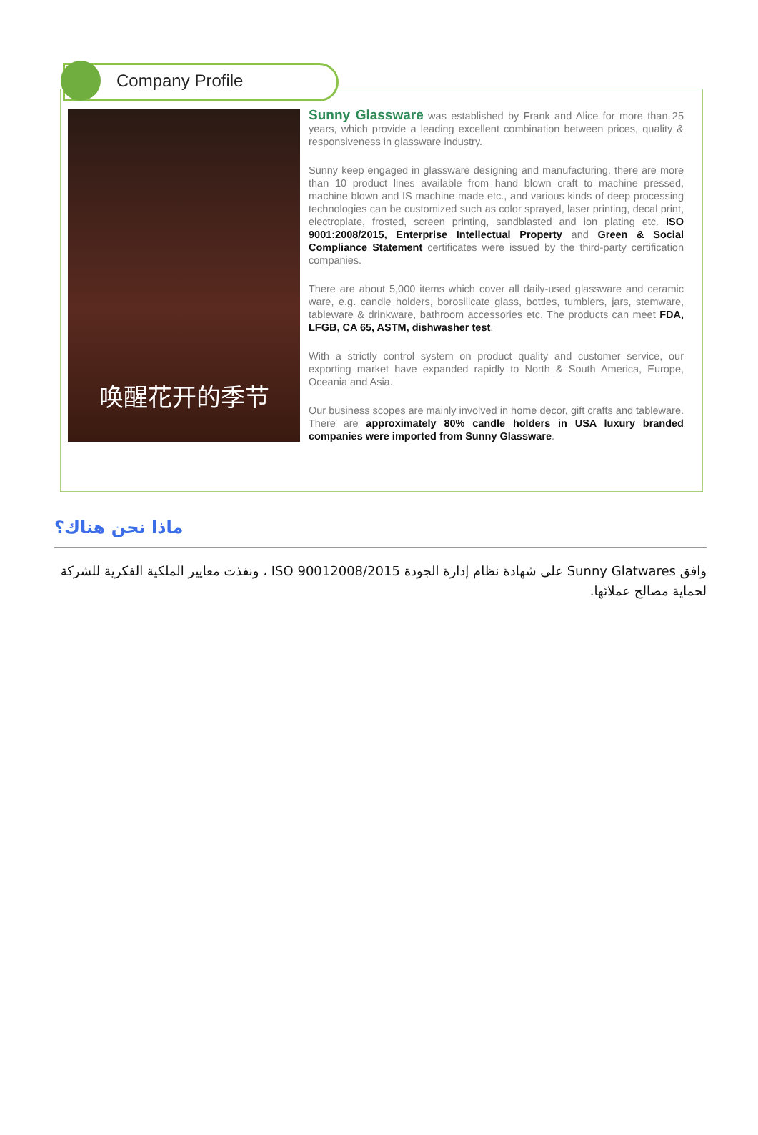Company Profile
唤醒花开的季节
Sunny Glassware was established by Frank and Alice for more than 25 years, which provide a leading excellent combination between prices, quality & responsiveness in glassware industry.
Sunny keep engaged in glassware designing and manufacturing, there are more than 10 product lines available from hand blown craft to machine pressed, machine blown and IS machine made etc., and various kinds of deep processing technologies can be customized such as color sprayed, laser printing, decal print, electroplate, frosted, screen printing, sandblasted and ion plating etc. ISO 9001:2008/2015, Enterprise Intellectual Property and Green & Social Compliance Statement certificates were issued by the third-party certification companies.
There are about 5,000 items which cover all daily-used glassware and ceramic ware, e.g. candle holders, borosilicate glass, bottles, tumblers, jars, stemware, tableware & drinkware, bathroom accessories etc. The products can meet FDA, LFGB, CA 65, ASTM, dishwasher test.
With a strictly control system on product quality and customer service, our exporting market have expanded rapidly to North & South America, Europe, Oceania and Asia.
Our business scopes are mainly involved in home decor, gift crafts and tableware. There are approximately 80% candle holders in USA luxury branded companies were imported from Sunny Glassware.
ماذا نحن هناك؟
وافق Sunny Glatwares على شهادة نظام إدارة الجودة ISO 90012008/2015 ، ونفذت معايير الملكية الفكرية للشركة لحماية مصالح عملائها.